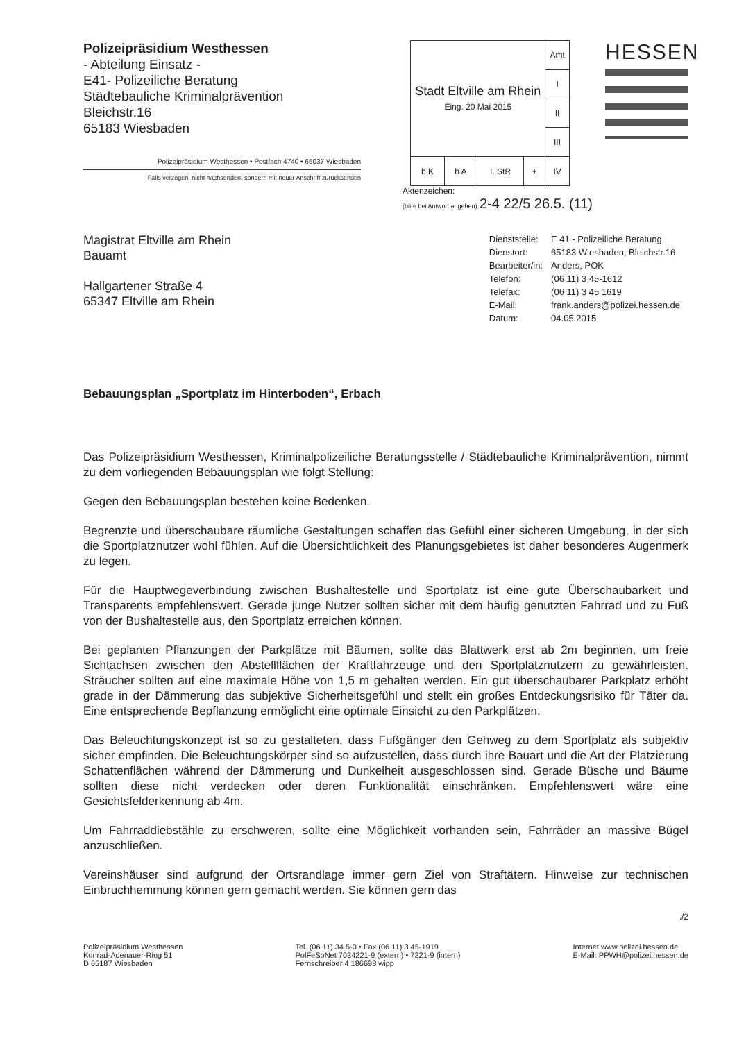Polizeipräsidium Westhessen
- Abteilung Einsatz -
E41- Polizeiliche Beratung
Städtebauliche Kriminalprävention
Bleichstr.16
65183 Wiesbaden
Polizeipräsidium Westhessen • Postfach 4740 • 65037 Wiesbaden
Falls verzogen, nicht nachsenden, sondern mit neuer Anschrift zurücksenden
| Stadt Eltville am Rhein Eing. 20 Mai 2015 | | | | Amt |
| | | | | I |
| | | | | II |
| | | | | III |
| b K | b A | I. StR | + | IV |
HESSEN
Aktenzeichen:
(bitte bei Antwort angeben) 2-4 22/5 26.5. (11)
Magistrat Eltville am Rhein
Bauamt
Hallgartener Straße 4
65347 Eltville am Rhein
| Dienststelle: | E 41 - Polizeiliche Beratung |
| Dienstort: | 65183 Wiesbaden, Bleichstr.16 |
| Bearbeiter/in: | Anders, POK |
| Telefon: | (06 11) 3 45-1612 |
| Telefax: | (06 11) 3 45 1619 |
| E-Mail: | frank.anders@polizei.hessen.de |
| Datum: | 04.05.2015 |
Bebauungsplan „Sportplatz im Hinterboden“, Erbach
Das Polizeipräsidium Westhessen, Kriminalpolizeiliche Beratungsstelle / Städtebauliche Kriminalprävention, nimmt zu dem vorliegenden Bebauungsplan wie folgt Stellung:
Gegen den Bebauungsplan bestehen keine Bedenken.
Begrenzte und überschaubare räumliche Gestaltungen schaffen das Gefühl einer sicheren Umgebung, in der sich die Sportplatznutzer wohl fühlen. Auf die Übersichtlichkeit des Planungsgebietes ist daher besonderes Augenmerk zu legen.
Für die Hauptwegeverbindung zwischen Bushaltestelle und Sportplatz ist eine gute Überschaubarkeit und Transparents empfehlenswert. Gerade junge Nutzer sollten sicher mit dem häufig genutzten Fahrrad und zu Fuß von der Bushaltestelle aus, den Sportplatz erreichen können.
Bei geplanten Pflanzungen der Parkplätze mit Bäumen, sollte das Blattwerk erst ab 2m beginnen, um freie Sichtachsen zwischen den Abstellflächen der Kraftfahrzeuge und den Sportplatznutzern zu gewährleisten. Sträucher sollten auf eine maximale Höhe von 1,5 m gehalten werden. Ein gut überschaubarer Parkplatz erhöht grade in der Dämmerung das subjektive Sicherheitsgefühl und stellt ein großes Entdeckungsrisiko für Täter da. Eine entsprechende Bepflanzung ermöglicht eine optimale Einsicht zu den Parkplätzen.
Das Beleuchtungskonzept ist so zu gestalteten, dass Fußgänger den Gehweg zu dem Sportplatz als subjektiv sicher empfinden. Die Beleuchtungskörper sind so aufzustellen, dass durch ihre Bauart und die Art der Platzierung Schattenflächen während der Dämmerung und Dunkelheit ausgeschlossen sind. Gerade Büsche und Bäume sollten diese nicht verdecken oder deren Funktionalität einschränken. Empfehlenswert wäre eine Gesichtsfelderkennung ab 4m.
Um Fahrraddiebstähle zu erschweren, sollte eine Möglichkeit vorhanden sein, Fahrräder an massive Bügel anzuschließen.
Vereinshäuser sind aufgrund der Ortsrandlage immer gern Ziel von Straftätern. Hinweise zur technischen Einbruchhemmung können gern gemacht werden. Sie können gern das
./2
Polizeipräsidium Westhessen
Konrad-Adenauer-Ring 51
D 65187 Wiesbaden
Tel. (06 11) 34 5-0 • Fax (06 11) 3 45-1919
PolFeSoNet 7034221-9 (extern) • 7221-9 (intern)
Fernschreiber 4 186698 wipp
Internet www.polizei.hessen.de
E-Mail: PPWH@polizei.hessen.de